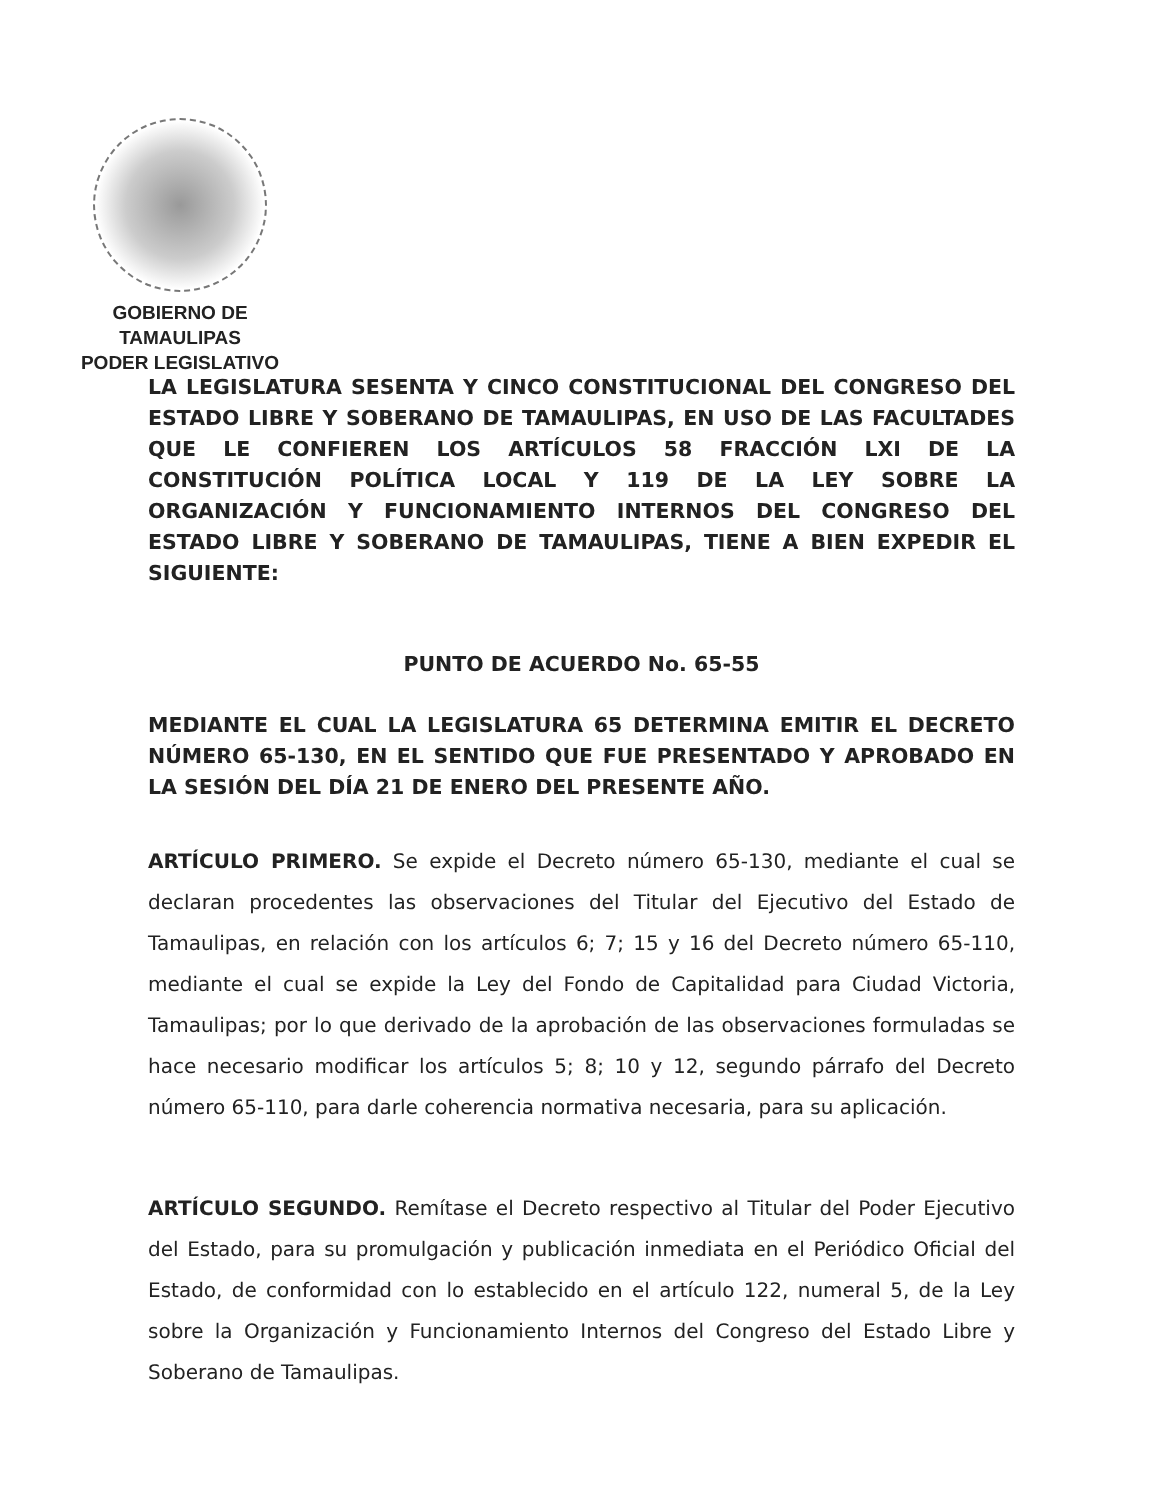GOBIERNO DE TAMAULIPAS
PODER LEGISLATIVO
LA LEGISLATURA SESENTA Y CINCO CONSTITUCIONAL DEL CONGRESO DEL ESTADO LIBRE Y SOBERANO DE TAMAULIPAS, EN USO DE LAS FACULTADES QUE LE CONFIEREN LOS ARTÍCULOS 58 FRACCIÓN LXI DE LA CONSTITUCIÓN POLÍTICA LOCAL Y 119 DE LA LEY SOBRE LA ORGANIZACIÓN Y FUNCIONAMIENTO INTERNOS DEL CONGRESO DEL ESTADO LIBRE Y SOBERANO DE TAMAULIPAS, TIENE A BIEN EXPEDIR EL SIGUIENTE:
PUNTO DE ACUERDO No. 65-55
MEDIANTE EL CUAL LA LEGISLATURA 65 DETERMINA EMITIR EL DECRETO NÚMERO 65-130, EN EL SENTIDO QUE FUE PRESENTADO Y APROBADO EN LA SESIÓN DEL DÍA 21 DE ENERO DEL PRESENTE AÑO.
ARTÍCULO PRIMERO. Se expide el Decreto número 65-130, mediante el cual se declaran procedentes las observaciones del Titular del Ejecutivo del Estado de Tamaulipas, en relación con los artículos 6; 7; 15 y 16 del Decreto número 65-110, mediante el cual se expide la Ley del Fondo de Capitalidad para Ciudad Victoria, Tamaulipas; por lo que derivado de la aprobación de las observaciones formuladas se hace necesario modificar los artículos 5; 8; 10 y 12, segundo párrafo del Decreto número 65-110, para darle coherencia normativa necesaria, para su aplicación.
ARTÍCULO SEGUNDO. Remítase el Decreto respectivo al Titular del Poder Ejecutivo del Estado, para su promulgación y publicación inmediata en el Periódico Oficial del Estado, de conformidad con lo establecido en el artículo 122, numeral 5, de la Ley sobre la Organización y Funcionamiento Internos del Congreso del Estado Libre y Soberano de Tamaulipas.